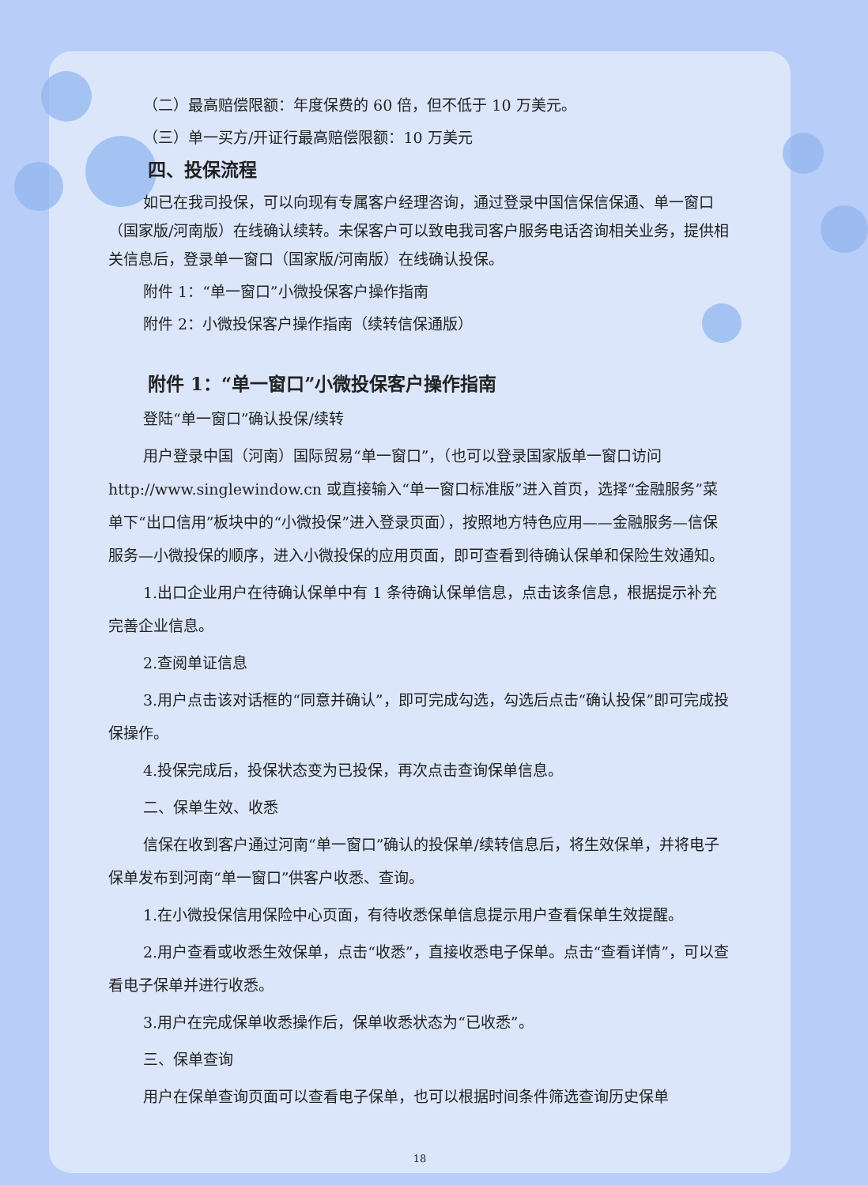（二）最高赔偿限额：年度保费的 60 倍，但不低于 10 万美元。
（三）单一买方/开证行最高赔偿限额：10 万美元
四、投保流程
如已在我司投保，可以向现有专属客户经理咨询，通过登录中国信保信保通、单一窗口（国家版/河南版）在线确认续转。未保客户可以致电我司客户服务电话咨询相关业务，提供相关信息后，登录单一窗口（国家版/河南版）在线确认投保。
附件 1：“单一窗口”小微投保客户操作指南
附件 2：小微投保客户操作指南（续转信保通版）
附件 1：“单一窗口”小微投保客户操作指南
登陆“单一窗口”确认投保/续转
用户登录中国（河南）国际贸易“单一窗口”，（也可以登录国家版单一窗口访问 http://www.singlewindow.cn 或直接输入“单一窗口标准版”进入首页，选择“金融服务”菜单下“出口信用”板块中的“小微投保”进入登录页面），按照地方特色应用——金融服务—信保服务—小微投保的顺序，进入小微投保的应用页面，即可查看到待确认保单和保险生效通知。
1.出口企业用户在待确认保单中有 1 条待确认保单信息，点击该条信息，根据提示补充完善企业信息。
2.查阅单证信息
3.用户点击该对话框的“同意并确认”，即可完成勾选，勾选后点击“确认投保”即可完成投保操作。
4.投保完成后，投保状态变为已投保，再次点击查询保单信息。
二、保单生效、收悉
信保在收到客户通过河南“单一窗口”确认的投保单/续转信息后，将生效保单，并将电子保单发布到河南“单一窗口”供客户收悉、查询。
1.在小微投保信用保险中心页面，有待收悉保单信息提示用户查看保单生效提醒。
2.用户查看或收悉生效保单，点击“收悉”，直接收悉电子保单。点击“查看详情”，可以查看电子保单并进行收悉。
3.用户在完成保单收悉操作后，保单收悉状态为“已收悉”。
三、保单查询
用户在保单查询页面可以查看电子保单，也可以根据时间条件筛选查询历史保单
18